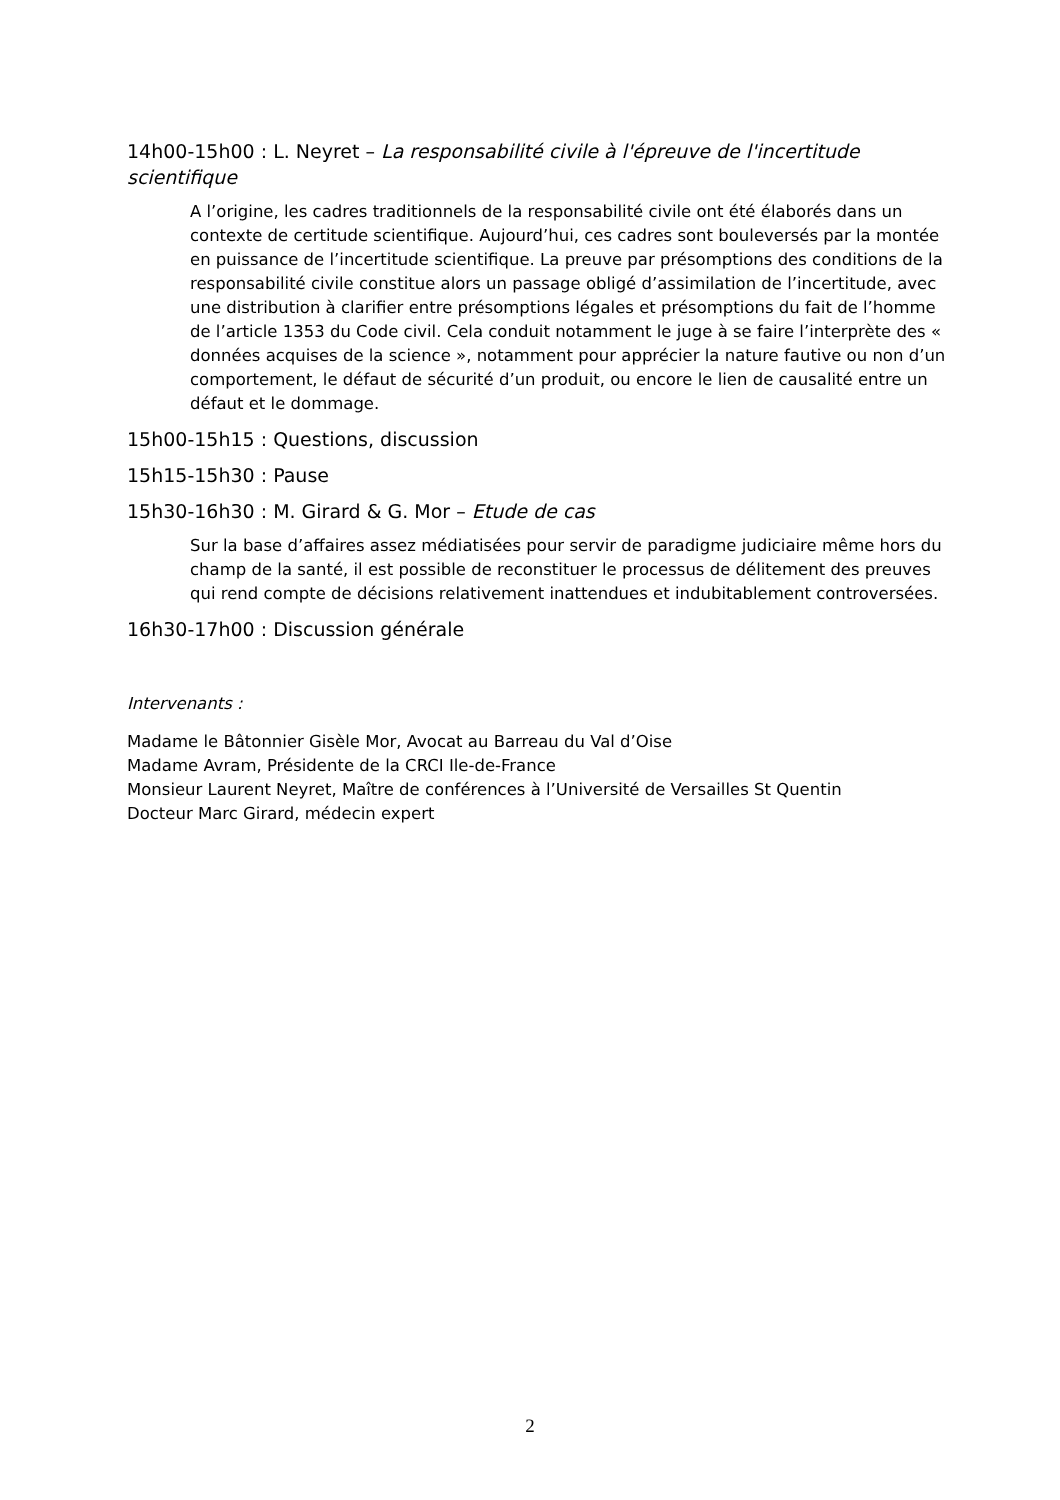14h00-15h00 : L. Neyret – La responsabilité civile à l'épreuve de l'incertitude scientifique
A l’origine, les cadres traditionnels de la responsabilité civile ont été élaborés dans un contexte de certitude scientifique. Aujourd’hui, ces cadres sont bouleversés par la montée en puissance de l’incertitude scientifique. La preuve par présomptions des conditions de la responsabilité civile constitue alors un passage obligé d’assimilation de l’incertitude, avec une distribution à clarifier entre présomptions légales et présomptions du fait de l’homme de l’article 1353 du Code civil. Cela conduit notamment le juge à se faire l’interprète des « données acquises de la science », notamment pour apprécier la nature fautive ou non d’un comportement, le défaut de sécurité d’un produit, ou encore le lien de causalité entre un défaut et le dommage.
15h00-15h15 : Questions, discussion
15h15-15h30 : Pause
15h30-16h30 : M. Girard & G. Mor – Etude de cas
Sur la base d’affaires assez médiatisées pour servir de paradigme judiciaire même hors du champ de la santé, il est possible de reconstituer le processus de délitement des preuves qui rend compte de décisions relativement inattendues et indubitablement controversées.
16h30-17h00 : Discussion générale
Intervenants :
Madame le Bâtonnier Gisèle Mor, Avocat au Barreau du Val d’Oise
Madame Avram, Présidente de la CRCI Ile-de-France
Monsieur Laurent Neyret, Maître de conférences à l’Université de Versailles St Quentin
Docteur Marc Girard, médecin expert
2